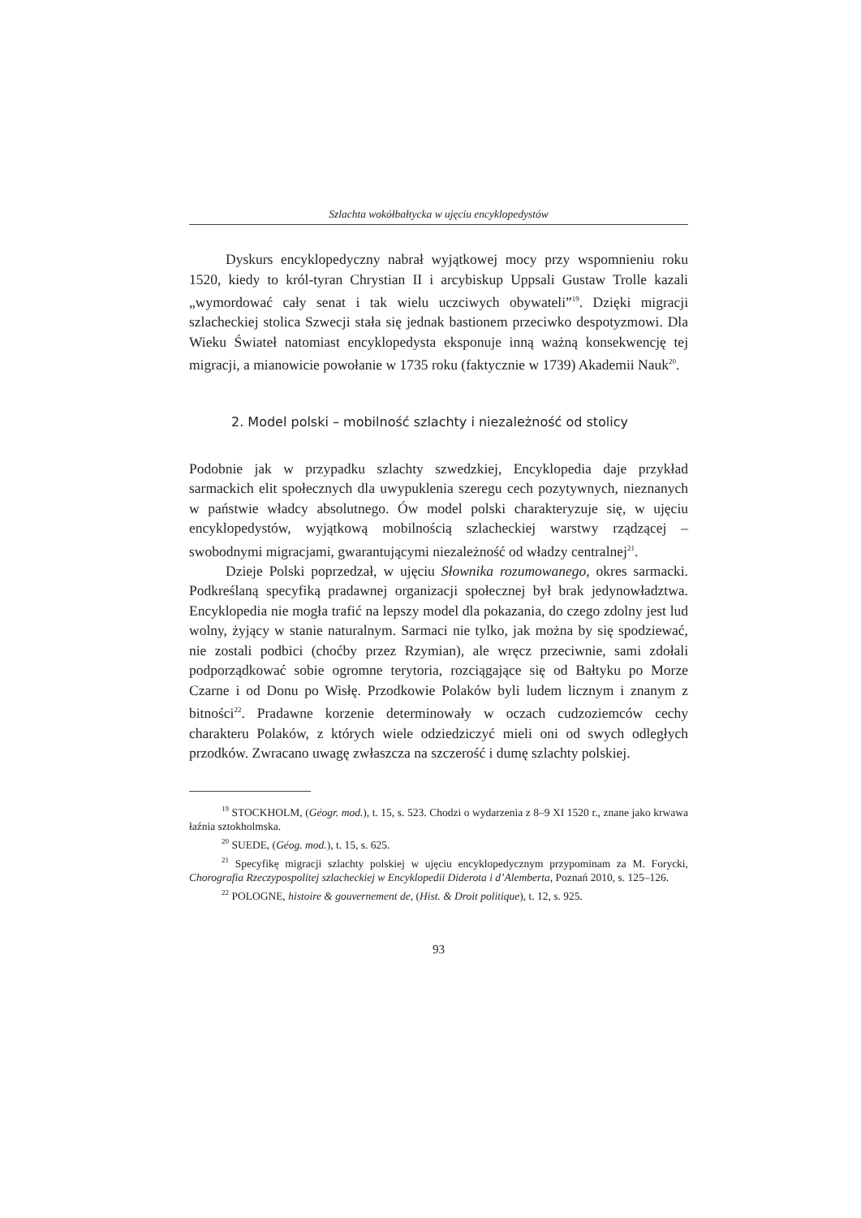Szlachta wokółbałtycka w ujęciu encyklopedystów
Dyskurs encyklopedyczny nabrał wyjątkowej mocy przy wspomnieniu roku 1520, kiedy to król-tyran Chrystian II i arcybiskup Uppsali Gustaw Trolle kazali „wymordować cały senat i tak wielu uczciwych obywateli”<sup>19</sup>. Dzięki migracji szlacheckiej stolica Szwecji stała się jednak bastionem przeciwko despotyzmowi. Dla Wieku Świateł natomiast encyklopedysta eksponuje inną ważną konsekwencję tej migracji, a mianowicie powołanie w 1735 roku (faktycznie w 1739) Akademii Nauk<sup>20</sup>.
2. Model polski – mobilność szlachty i niezależność od stolicy
Podobnie jak w przypadku szlachty szwedzkiej, Encyklopedia daje przykład sarmackich elit społecznych dla uwypuklenia szeregu cech pozytywnych, nieznanych w państwie władcy absolutnego. Ów model polski charakteryzuje się, w ujęciu encyklopedystów, wyjątkową mobilnością szlacheckiej warstwy rządzącej – swobodnymi migracjami, gwarantującymi niezależność od władzy centralnej<sup>21</sup>.
Dzieje Polski poprzedzał, w ujęciu Słownika rozumowanego, okres sarmacki. Podkreślaną specyfiką pradawnej organizacji społecznej był brak jedynowładztwa. Encyklopedia nie mogła trafić na lepszy model dla pokazania, do czego zdolny jest lud wolny, żyjący w stanie naturalnym. Sarmaci nie tylko, jak można by się spodziewać, nie zostali podbici (choćby przez Rzymian), ale wręcz przeciwnie, sami zdołali podporządkować sobie ogromne terytoria, rozciągające się od Bałtyku po Morze Czarne i od Donu po Wisłę. Przodkowie Polaków byli ludem licznym i znanym z bitności<sup>22</sup>. Pradawne korzenie determinowały w oczach cudzoziemców cechy charakteru Polaków, z których wiele odziedziczyć mieli oni od swych odległych przodków. Zwracano uwagę zwłaszcza na szczerość i dumę szlachty polskiej.
<sup>19</sup> STOCKHOLM, (Géogr. mod.), t. 15, s. 523. Chodzi o wydarzenia z 8–9 XI 1520 r., znane jako krwawa łaźnia sztokholmska.
<sup>20</sup> SUEDE, (Géog. mod.), t. 15, s. 625.
<sup>21</sup> Specyfikę migracji szlachty polskiej w ujęciu encyklopedycznym przypominam za M. Forycki, Chorografia Rzeczypospolitej szlacheckiej w Encyklopedii Diderota i d’Alemberta, Poznań 2010, s. 125–126.
<sup>22</sup> POLOGNE, histoire & gouvernement de, (Hist. & Droit politique), t. 12, s. 925.
93